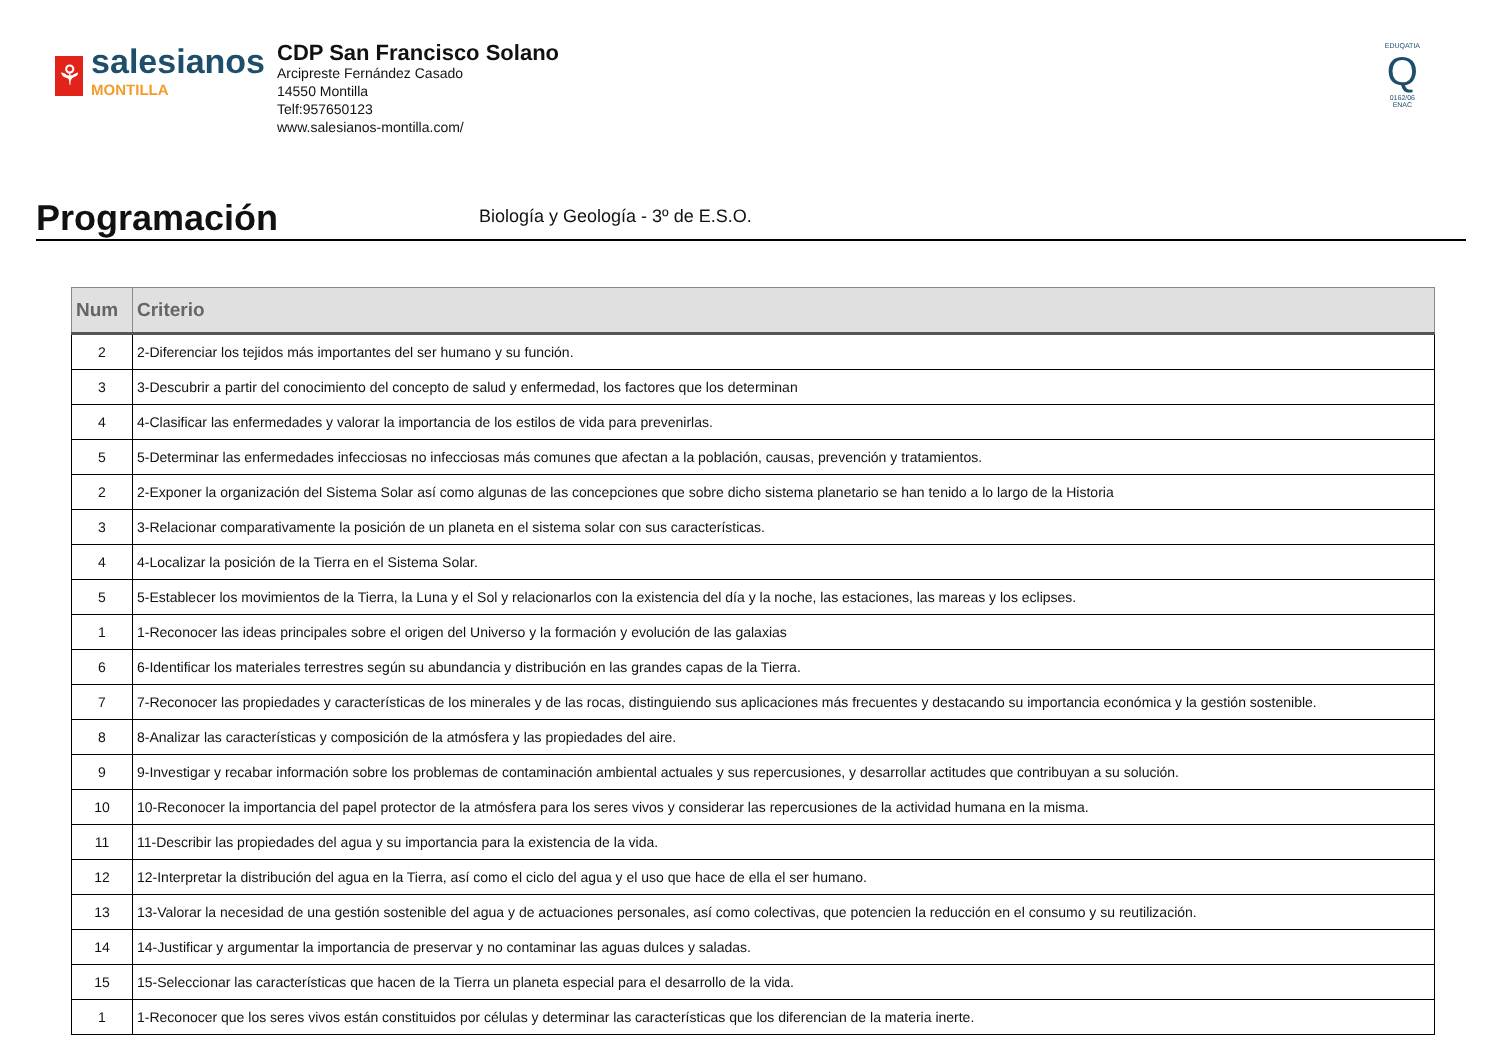⚘
salesianos
MONTILLA
CDP San Francisco Solano
Arcipreste Fernández Casado
14550 Montilla
Telf:957650123
www.salesianos-montilla.com/
EDUQATIA
Q
0162/06
ENAC
Programación
Biología y Geología - 3º de E.S.O.
| Num | Criterio |
| --- | --- |
| 2 | 2-Diferenciar los tejidos más importantes del ser humano y su función. |
| 3 | 3-Descubrir a partir del conocimiento del concepto de salud y enfermedad, los factores que los determinan |
| 4 | 4-Clasificar las enfermedades y valorar la importancia de los estilos de vida para prevenirlas. |
| 5 | 5-Determinar las enfermedades infecciosas no infecciosas más comunes que afectan a la población, causas, prevención y tratamientos. |
| 2 | 2-Exponer la organización del Sistema Solar así como algunas de las concepciones que sobre dicho sistema planetario se han tenido a lo largo de la Historia |
| 3 | 3-Relacionar comparativamente la posición de un planeta en el sistema solar con sus características. |
| 4 | 4-Localizar la posición de la Tierra en el Sistema Solar. |
| 5 | 5-Establecer los movimientos de la Tierra, la Luna y el Sol y relacionarlos con la existencia del día y la noche, las estaciones, las mareas y los eclipses. |
| 1 | 1-Reconocer las ideas principales sobre el origen del Universo y la formación y evolución de las galaxias |
| 6 | 6-Identificar los materiales terrestres según su abundancia y distribución en las grandes capas de la Tierra. |
| 7 | 7-Reconocer las propiedades y características de los minerales y de las rocas, distinguiendo sus aplicaciones más frecuentes y destacando su importancia económica y la gestión sostenible. |
| 8 | 8-Analizar las características y composición de la atmósfera y las propiedades del aire. |
| 9 | 9-Investigar y recabar información sobre los problemas de contaminación ambiental actuales y sus repercusiones, y desarrollar actitudes que contribuyan a su solución. |
| 10 | 10-Reconocer la importancia del papel protector de la atmósfera para los seres vivos y considerar las repercusiones de la actividad humana en la misma. |
| 11 | 11-Describir las propiedades del agua y su importancia para la existencia de la vida. |
| 12 | 12-Interpretar la distribución del agua en la Tierra, así como el ciclo del agua y el uso que hace de ella el ser humano. |
| 13 | 13-Valorar la necesidad de una gestión sostenible del agua y de actuaciones personales, así como colectivas, que potencien la reducción en el consumo y su reutilización. |
| 14 | 14-Justificar y argumentar la importancia de preservar y no contaminar las aguas dulces y saladas. |
| 15 | 15-Seleccionar las características que hacen de la Tierra un planeta especial para el desarrollo de la vida. |
| 1 | 1-Reconocer que los seres vivos están constituidos por células y determinar las características que los diferencian de la materia inerte. |